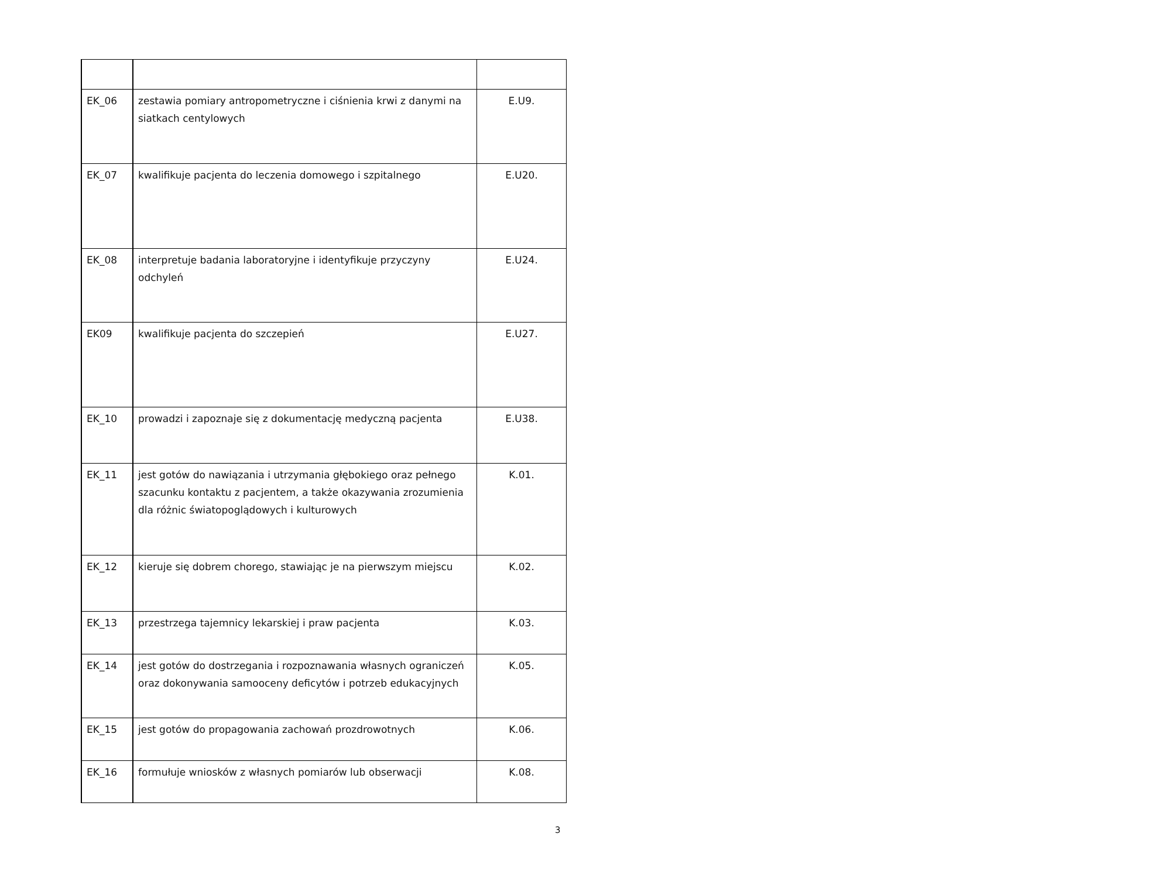| EK_06 | zestawia pomiary antropometryczne i ciśnienia krwi z danymi na siatkach centylowych | E.U9. |
| EK_07 | kwalifikuje pacjenta do leczenia domowego i szpitalnego | E.U20. |
| EK_08 | interpretuje badania laboratoryjne i identyfikuje przyczyny odchyleń | E.U24. |
| EK09 | kwalifikuje pacjenta do szczepień | E.U27. |
| EK_10 | prowadzi i zapoznaje się z dokumentację medyczną pacjenta | E.U38. |
| EK_11 | jest gotów do nawiązania i utrzymania głębokiego oraz pełnego szacunku kontaktu z pacjentem, a także okazywania zrozumienia dla różnic światopoglądowych i kulturowych | K.01. |
| EK_12 | kieruje się dobrem chorego, stawiając je na pierwszym miejscu | K.02. |
| EK_13 | przestrzega tajemnicy lekarskiej i praw pacjenta | K.03. |
| EK_14 | jest gotów do dostrzegania i rozpoznawania własnych ograniczeń oraz dokonywania samooceny deficytów i potrzeb edukacyjnych | K.05. |
| EK_15 | jest gotów do propagowania zachowań prozdrowotnych | K.06. |
| EK_16 | formułuje wniosków z własnych pomiarów lub obserwacji | K.08. |
3